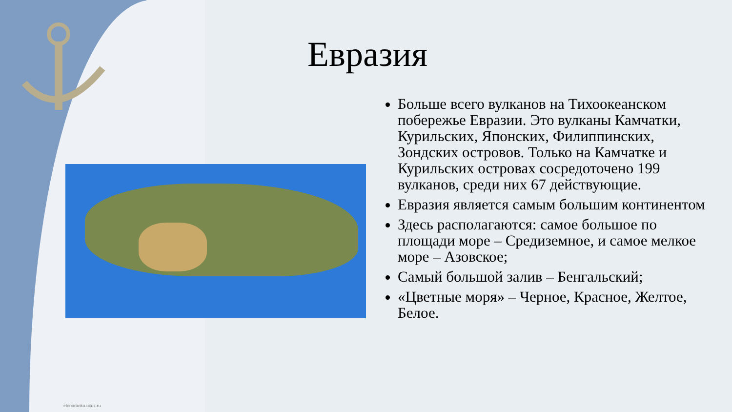Евразия
Больше всего вулканов на Тихоокеанском побережье Евразии. Это вулканы Камчатки, Курильских, Японских, Филиппинских, Зондских островов. Только на Камчатке и Курильских островах сосредоточено 199 вулканов, среди них 67 действующие.
Евразия является самым большим континентом
Здесь располагаются: самое большое по площади море – Средиземное, и самое мелкое море – Азовское;
Самый большой залив – Бенгальский;
«Цветные моря» – Черное, Красное, Желтое, Белое.
elenaranko.ucoz.ru